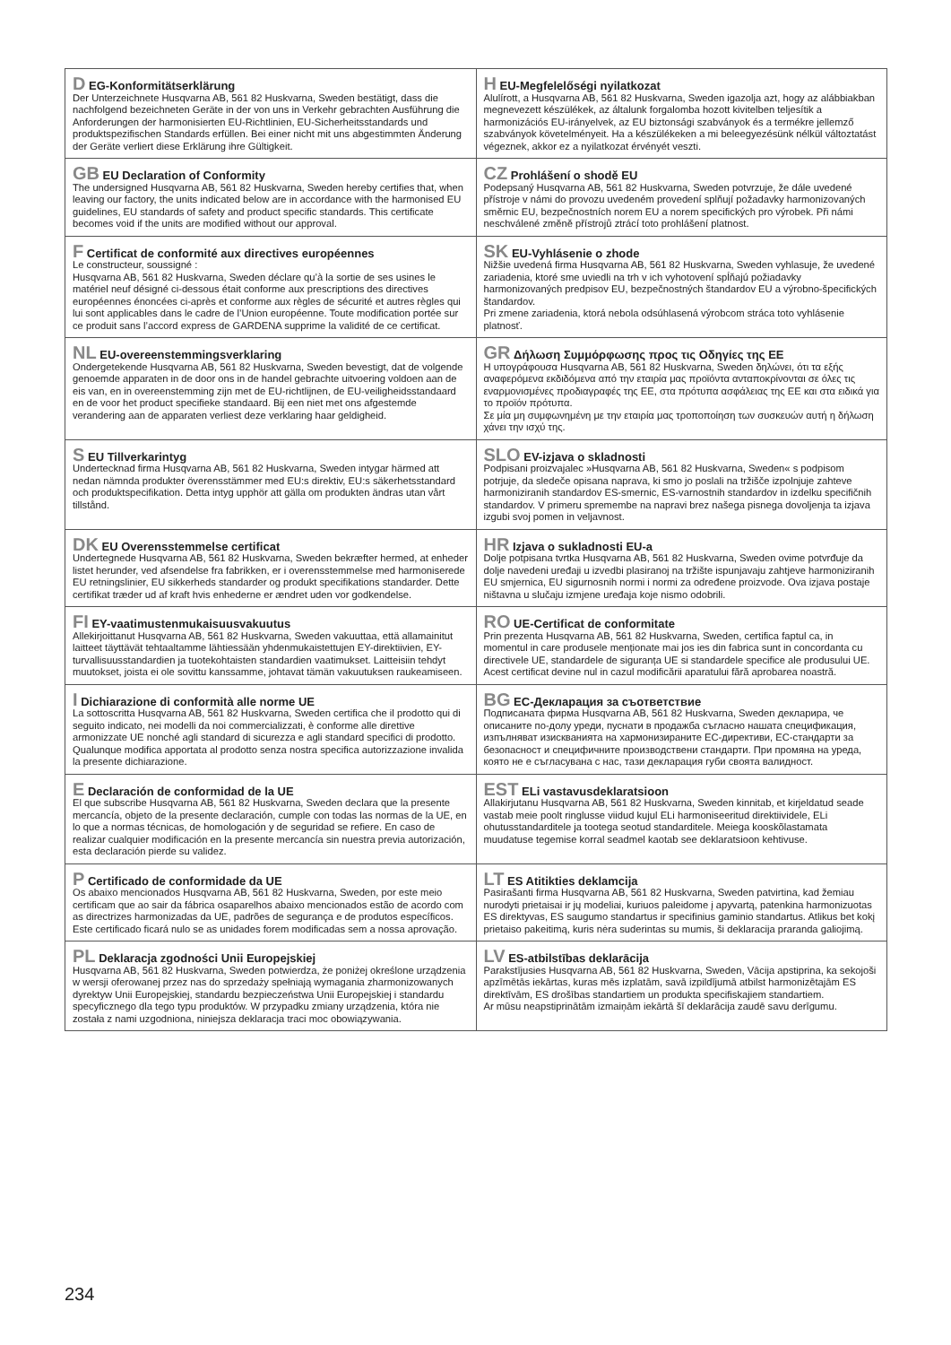| D EG-Konformitätserklärung Der Unterzeichnete Husqvarna AB, 561 82 Huskvarna, Sweden bestätigt, dass die nachfolgend bezeichneten Geräte in der von uns in Verkehr gebrachten Ausführung die Anforderungen der harmonisierten EU-Richtlinien, EU-Sicherheitsstandards und produktspezifischen Standards erfüllen. Bei einer nicht mit uns abgestimmten Änderung der Geräte verliert diese Erklärung ihre Gültigkeit. | H EU-Megfelelőségi nyilatkozat Alulírott, a Husqvarna AB, 561 82 Huskvarna, Sweden igazolja azt, hogy az alábbiakban megnevezett készülékek, az általunk forgalomba hozott kivitelben teljesítik a harmonizációs EU-irányelvek, az EU biztonsági szabványok és a termékre jellemző szabványok követelményeit. Ha a készülékeken a mi beleegyezésünk nélkül változtatást végeznek, akkor ez a nyilatkozat érvényét veszti. |
| GB EU Declaration of Conformity The undersigned Husqvarna AB, 561 82 Huskvarna, Sweden hereby certifies that, when leaving our factory, the units indicated below are in accordance with the harmonised EU guidelines, EU standards of safety and product specific standards. This certificate becomes void if the units are modified without our approval. | CZ Prohlášení o shodě EU Podepsaný Husqvarna AB, 561 82 Huskvarna, Sweden potvrzuje, že dále uvedené přístroje v námi do provozu uvedeném provedení splňují požadavky harmonizovaných směrnic EU, bezpečnostních norem EU a norem specifických pro výrobek. Při námi neschválené změně přístrojů ztrácí toto prohlášení platnost. |
| F Certificat de conformité aux directives européennes Le constructeur, soussigné : Husqvarna AB, 561 82 Huskvarna, Sweden déclare qu’à la sortie de ses usines le matériel neuf désigné ci-dessous était conforme aux prescriptions des directives européennes énoncées ci-après et conforme aux règles de sécurité et autres règles qui lui sont applicables dans le cadre de l’Union européenne. Toute modification portée sur ce produit sans l’accord express de GARDENA supprime la validité de ce certificat. | SK EU-Vyhlásenie o zhode Nižšie uvedená firma Husqvarna AB, 561 82 Huskvarna, Sweden vyhlasuje, že uvedené zariadenia, ktoré sme uviedli na trh v ich vyhotovení spĺňajú požiadavky harmonizovaných predpisov EU, bezpečnostných štandardov EU a výrobno-špecifických štandardov. Pri zmene zariadenia, ktorá nebola odsúhlasená výrobcom stráca toto vyhlásenie platnosť. |
| NL EU-overeenstemmingsverklaring Ondergetekende Husqvarna AB, 561 82 Huskvarna, Sweden bevestigt, dat de volgende genoemde apparaten in de door ons in de handel gebrachte uitvoering voldoen aan de eis van, en in overeenstemming zijn met de EU-richtlijnen, de EU-veiligheidsstandaard en de voor het product specifieke standaard. Bij een niet met ons afgestemde verandering aan de apparaten verliest deze verklaring haar geldigheid. | GR Δήλωση Συμμόρφωσης προς τις Οδηγίες της ΕΕ Η υπογράφουσα Husqvarna AB, 561 82 Huskvarna, Sweden δηλώνει, ότι τα εξής αναφερόμενα εκδιδόμενα από την εταιρία μας προϊόντα ανταποκρίνονται σε όλες τις εναρμονισμένες προδιαγραφές της ΕΕ, στα πρότυπα ασφάλειας της ΕΕ και στα ειδικά για το προϊόν πρότυπα. Σε μία μη συμφωνημένη με την εταιρία μας τροποποίηση των συσκευών αυτή η δήλωση χάνει την ισχύ της. |
| S EU Tillverkarintyg Undertecknad firma Husqvarna AB, 561 82 Huskvarna, Sweden intygar härmed att nedan nämnda produkter överensstämmer med EU:s direktiv, EU:s säkerhetsstandard och produktspecifikation. Detta intyg upphör att gälla om produkten ändras utan vårt tillstånd. | SLO EV-izjava o skladnosti Podpisani proizvajalec »Husqvarna AB, 561 82 Huskvarna, Sweden« s podpisom potrjuje, da sledeče opisana naprava, ki smo jo poslali na tržišče izpolnjuje zahteve harmoniziranih standardov ES-smernic, ES-varnostnih standardov in izdelku specifičnih standardov. V primeru spremembe na napravi brez našega pisnega dovoljenja ta izjava izgubi svoj pomen in veljavnost. |
| DK EU Overensstemmelse certificat Undertegnede Husqvarna AB, 561 82 Huskvarna, Sweden bekræfter hermed, at enheder listet herunder, ved afsendelse fra fabrikken, er i overensstemmelse med harmoniserede EU retningslinier, EU sikkerheds standarder og produkt specifikations standarder. Dette certifikat træder ud af kraft hvis enhederne er ændret uden vor godkendelse. | HR Izjava o sukladnosti EU-a Dolje potpisana tvrtka Husqvarna AB, 561 82 Huskvarna, Sweden ovime potvrđuje da dolje navedeni uređaji u izvedbi plasiranoj na tržište ispunjavaju zahtjeve harmoniziranih EU smjernica, EU sigurnosnih normi i normi za određene proizvode. Ova izjava postaje ništavna u slučaju izmjene uređaja koje nismo odobrili. |
| FI EY-vaatimustenmukaisuusvakuutus Allekirjoittanut Husqvarna AB, 561 82 Huskvarna, Sweden vakuuttaa, että allamainitut laitteet täyttävät tehtaaltamme lähtiessään yhdenmukaistettujen EY-direktiivien, EY-turvallisuusstandardien ja tuotekohtaisten standardien vaatimukset. Laitteisiin tehdyt muutokset, joista ei ole sovittu kanssamme, johtavat tämän vakuutuksen raukeamiseen. | RO UE-Certificat de conformitate Prin prezenta Husqvarna AB, 561 82 Huskvarna, Sweden, certifica faptul ca, in momentul in care produsele menționate mai jos ies din fabrica sunt in concordanta cu directivele UE, standardele de siguranța UE si standardele specifice ale produsului UE. Acest certificat devine nul in cazul modificării aparatului fără aprobarea noastră. |
| I Dichiarazione di conformità alle norme UE La sottoscritta Husqvarna AB, 561 82 Huskvarna, Sweden certifica che il prodotto qui di seguito indicato, nei modelli da noi commercializzati, è conforme alle direttive armonizzate UE nonché agli standard di sicurezza e agli standard specifici di prodotto. Qualunque modifica apportata al prodotto senza nostra specifica autorizzazione invalida la presente dichiarazione. | BG ЕC-Декларация за съответствие Подписаната фирма Husqvarna AB, 561 82 Huskvarna, Sweden декларира, че описаните по-долу уреди, пуснати в продажба съгласно нашата спецификация, изпълняват изискванията на хармонизираните ЕС-директиви, ЕС-стандарти за безопасност и специфичните производствени стандарти. При промяна на уреда, която не е съгласувана с нас, тази декларация губи своята валидност. |
| E Declaración de conformidad de la UE El que subscribe Husqvarna AB, 561 82 Huskvarna, Sweden declara que la presente mercancía, objeto de la presente declaración, cumple con todas las normas de la UE, en lo que a normas técnicas, de homologación y de seguridad se refiere. En caso de realizar cualquier modificación en la presente mercancía sin nuestra previa autorización, esta declaración pierde su validez. | EST ELi vastavusdeklaratsioon Allakirjutanu Husqvarna AB, 561 82 Huskvarna, Sweden kinnitab, et kirjeldatud seade vastab meie poolt ringlusse viidud kujul ELi harmoniseeritud direktiividele, ELi ohutusstandarditele ja tootega seotud standarditele. Meiega kooskõlastamata muudatuse tegemise korral seadmel kaotab see deklaratsioon kehtivuse. |
| P Certificado de conformidade da UE Os abaixo mencionados Husqvarna AB, 561 82 Huskvarna, Sweden, por este meio certificam que ao sair da fábrica osaparelhos abaixo mencionados estão de acordo com as directrizes harmonizadas da UE, padrões de segurança e de produtos específicos. Este certificado ficará nulo se as unidades forem modificadas sem a nossa aprovação. | LT ES Atitikties deklamcija Pasirašanti firma Husqvarna AB, 561 82 Huskvarna, Sweden patvirtina, kad žemiau nurodyti prietaisai ir jų modeliai, kuriuos paleidome į apyvartą, patenkina harmonizuotas ES direktyvas, ES saugumo standartus ir specifinius gaminio standartus. Atlikus bet kokį prietaiso pakeitimą, kuris nėra suderintas su mumis, ši deklaracija praranda galiojimą. |
| PL Deklaracja zgodności Unii Europejskiej Husqvarna AB, 561 82 Huskvarna, Sweden potwierdza, że poniżej określone urządzenia w wersji oferowanej przez nas do sprzedaży spełniają wymagania zharmonizowanych dyrektyw Unii Europejskiej, standardu bezpieczeństwa Unii Europejskiej i standardu specyficznego dla tego typu produktów. W przypadku zmiany urządzenia, która nie została z nami uzgodniona, niniejsza deklaracja traci moc obowiązywania. | LV ES-atbilstības deklarācija Parakstījusies Husqvarna AB, 561 82 Huskvarna, Sweden, Vācija apstiprina, ka sekojoši apzīmētās iekārtas, kuras mēs izplatām, savā izpildījumā atbilst harmonizētajām ES direktīvām, ES drošības standartiem un produkta specifiskajiem standartiem. Ar mūsu neapstiprinātām izmaiņām iekārtā šī deklarācija zaudē savu derīgumu. |
234